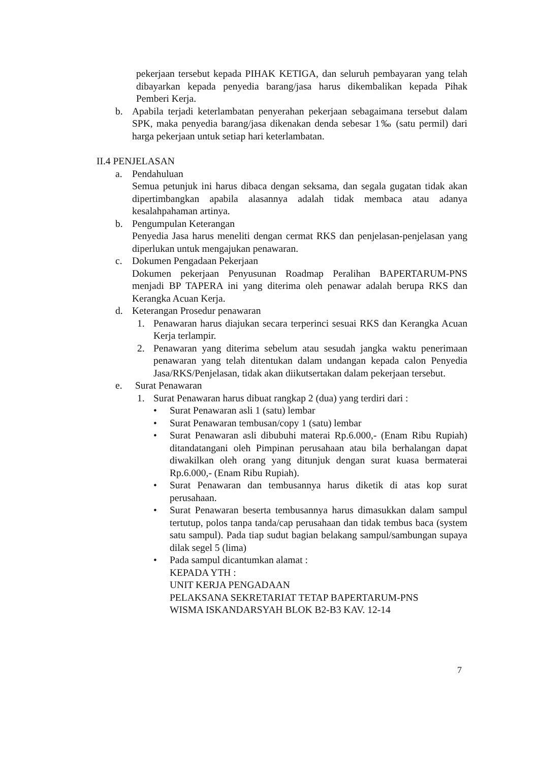pekerjaan tersebut kepada PIHAK KETIGA, dan seluruh pembayaran yang telah dibayarkan kepada penyedia barang/jasa harus dikembalikan kepada Pihak Pemberi Kerja.
b. Apabila terjadi keterlambatan penyerahan pekerjaan sebagaimana tersebut dalam SPK, maka penyedia barang/jasa dikenakan denda sebesar 1‰ (satu permil) dari harga pekerjaan untuk setiap hari keterlambatan.
II.4 PENJELASAN
a. Pendahuluan
Semua petunjuk ini harus dibaca dengan seksama, dan segala gugatan tidak akan dipertimbangkan apabila alasannya adalah tidak membaca atau adanya kesalahpahaman artinya.
b. Pengumpulan Keterangan
Penyedia Jasa harus meneliti dengan cermat RKS dan penjelasan-penjelasan yang diperlukan untuk mengajukan penawaran.
c. Dokumen Pengadaan Pekerjaan
Dokumen pekerjaan Penyusunan Roadmap Peralihan BAPERTARUM-PNS menjadi BP TAPERA ini yang diterima oleh penawar adalah berupa RKS dan Kerangka Acuan Kerja.
d. Keterangan Prosedur penawaran
1. Penawaran harus diajukan secara terperinci sesuai RKS dan Kerangka Acuan Kerja terlampir.
2. Penawaran yang diterima sebelum atau sesudah jangka waktu penerimaan penawaran yang telah ditentukan dalam undangan kepada calon Penyedia Jasa/RKS/Penjelasan, tidak akan diikutsertakan dalam pekerjaan tersebut.
e. Surat Penawaran
1. Surat Penawaran harus dibuat rangkap 2 (dua) yang terdiri dari :
• Surat Penawaran asli 1 (satu) lembar
• Surat Penawaran tembusan/copy 1 (satu) lembar
• Surat Penawaran asli dibubuhi materai Rp.6.000,- (Enam Ribu Rupiah) ditandatangani oleh Pimpinan perusahaan atau bila berhalangan dapat diwakilkan oleh orang yang ditunjuk dengan surat kuasa bermaterai Rp.6.000,- (Enam Ribu Rupiah).
• Surat Penawaran dan tembusannya harus diketik di atas kop surat perusahaan.
• Surat Penawaran beserta tembusannya harus dimasukkan dalam sampul tertutup, polos tanpa tanda/cap perusahaan dan tidak tembus baca (system satu sampul). Pada tiap sudut bagian belakang sampul/sambungan supaya dilak segel 5 (lima)
• Pada sampul dicantumkan alamat :
KEPADA YTH :
UNIT KERJA PENGADAAN
PELAKSANA SEKRETARIAT TETAP BAPERTARUM-PNS
WISMA ISKANDARSYAH BLOK B2-B3 KAV. 12-14
7